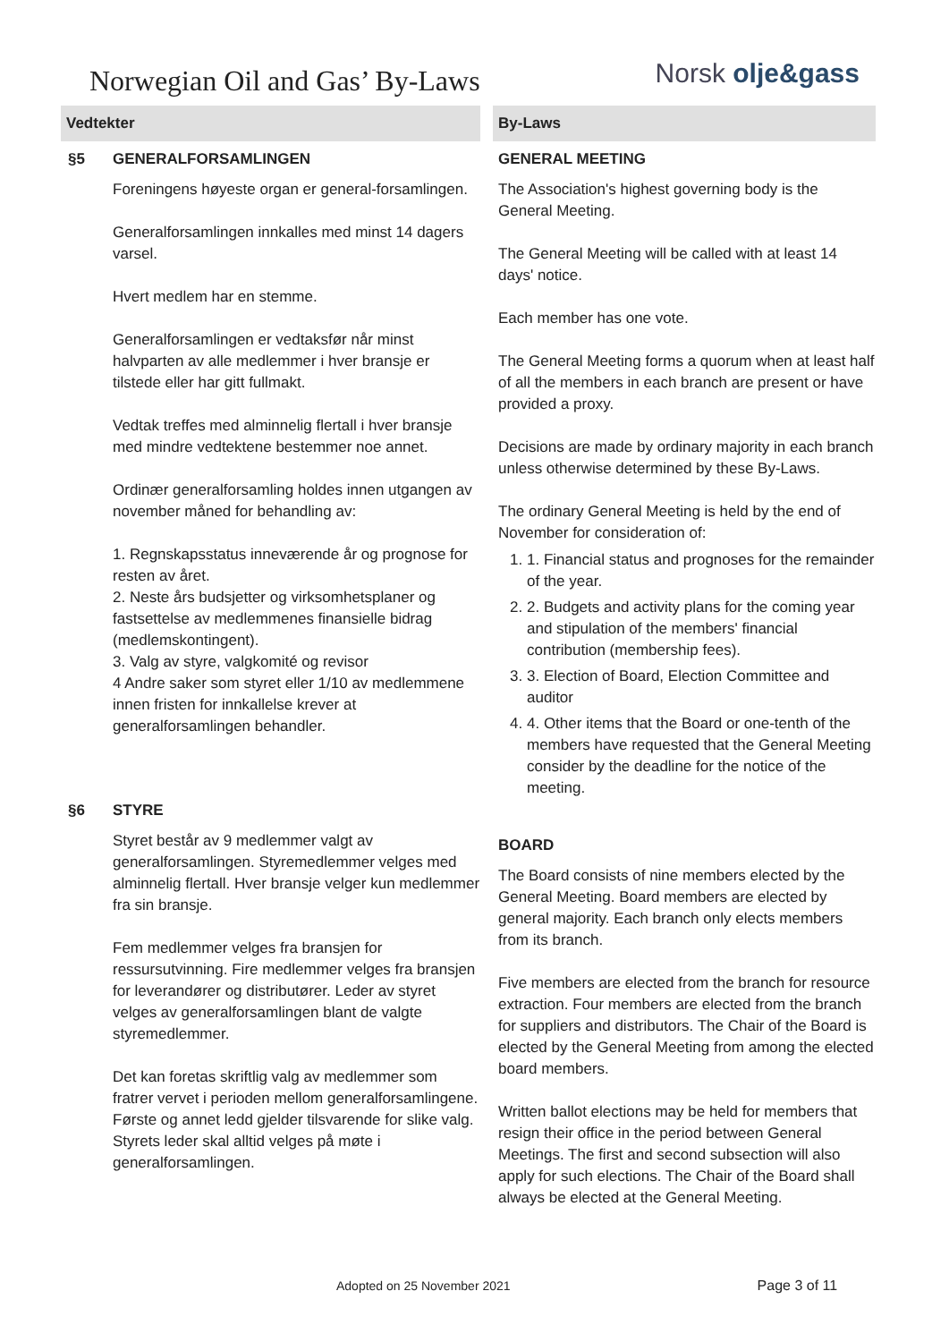Norwegian Oil and Gas’ By-Laws
Norsk olje&gass
Vedtekter By-Laws
§5 GENERALFORSAMLINGEN
Foreningens høyeste organ er general-forsamlingen.
Generalforsamlingen innkalles med minst 14 dagers varsel.
Hvert medlem har en stemme.
Generalforsamlingen er vedtaksfør når minst halvparten av alle medlemmer i hver bransje er tilstede eller har gitt fullmakt.
Vedtak treffes med alminnelig flertall i hver bransje med mindre vedtektene bestemmer noe annet.
Ordinær generalforsamling holdes innen utgangen av november måned for behandling av:
1. Regnskapsstatus inneværende år og prognose for resten av året.
2. Neste års budsjetter og virksomhetsplaner og fastsettelse av medlemmenes finansielle bidrag (medlemskontingent).
3. Valg av styre, valgkomité og revisor
4 Andre saker som styret eller 1/10 av medlemmene innen fristen for innkallelse krever at generalforsamlingen behandler.
§6 STYRE
Styret består av 9 medlemmer valgt av generalforsamlingen. Styremedlemmer velges med alminnelig flertall. Hver bransje velger kun medlemmer fra sin bransje.
Fem medlemmer velges fra bransjen for ressursutvinning. Fire medlemmer velges fra bransjen for leverandører og distributører. Leder av styret velges av generalforsamlingen blant de valgte styremedlemmer.
Det kan foretas skriftlig valg av medlemmer som fratrer vervet i perioden mellom generalforsamlingene. Første og annet ledd gjelder tilsvarende for slike valg. Styrets leder skal alltid velges på møte i generalforsamlingen.
GENERAL MEETING
The Association's highest governing body is the General Meeting.
The General Meeting will be called with at least 14 days' notice.
Each member has one vote.
The General Meeting forms a quorum when at least half of all the members in each branch are present or have provided a proxy.
Decisions are made by ordinary majority in each branch unless otherwise determined by these By-Laws.
The ordinary General Meeting is held by the end of November for consideration of:
1. 1. Financial status and prognoses for the remainder of the year.
2. 2. Budgets and activity plans for the coming year and stipulation of the members' financial contribution (membership fees).
3. 3. Election of Board, Election Committee and auditor
4. 4. Other items that the Board or one-tenth of the members have requested that the General Meeting consider by the deadline for the notice of the meeting.
BOARD
The Board consists of nine members elected by the General Meeting. Board members are elected by general majority. Each branch only elects members from its branch.
Five members are elected from the branch for resource extraction. Four members are elected from the branch for suppliers and distributors. The Chair of the Board is elected by the General Meeting from among the elected board members.
Written ballot elections may be held for members that resign their office in the period between General Meetings. The first and second subsection will also apply for such elections. The Chair of the Board shall always be elected at the General Meeting.
Adopted on 25 November 2021 Page 3 of 11